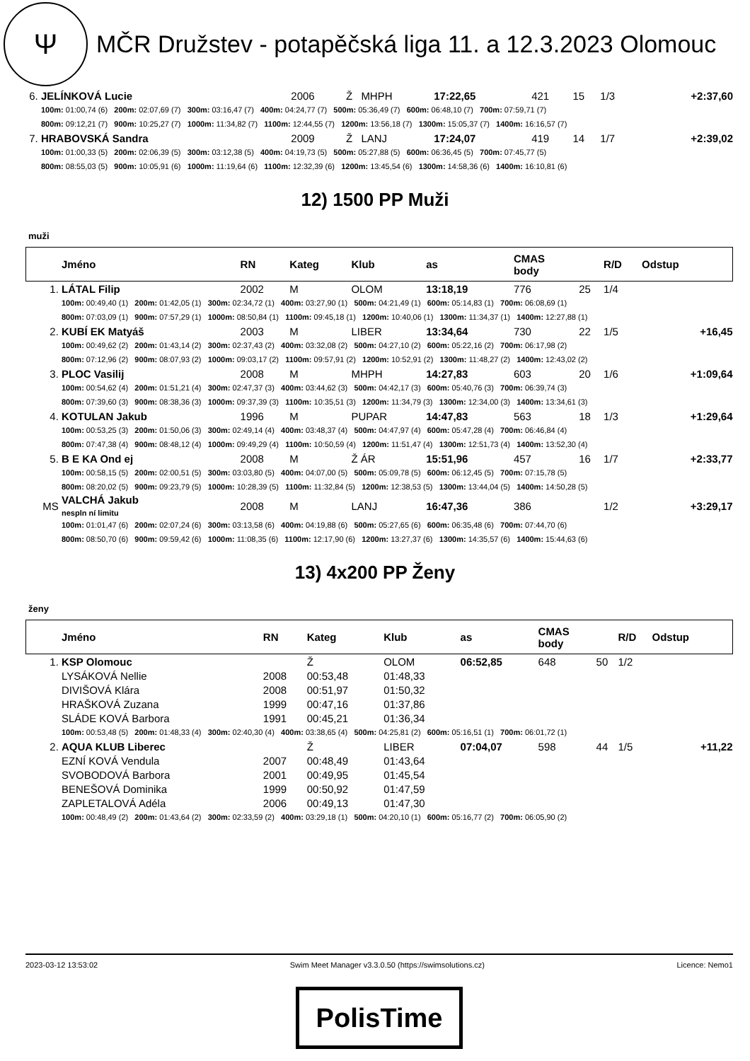Ψ
MČR Družstev - potapěčská liga 11. a 12.3.2023 Olomouc
| 6. | JELÍNKOVÁ Lucie | 2006 | Ž | MHPH | 17:22,65 | 421 | 15 | 1/3 | +2:37,60 |
| | 100m: 01:00,74 (6) 200m: 02:07,69 (7) 300m: 03:16,47 (7) 400m: 04:24,77 (7) 500m: 05:36,49 (7) 600m: 06:48,10 (7) 700m: 07:59,71 (7) | | | | | | | | |
| | 800m: 09:12,21 (7) 900m: 10:25,27 (7) 1000m: 11:34,82 (7) 1100m: 12:44,55 (7) 1200m: 13:56,18 (7) 1300m: 15:05,37 (7) 1400m: 16:16,57 (7) | | | | | | | | |
| 7. | HRABOVSKÁ Sandra | 2009 | Ž | LANJ | 17:24,07 | 419 | 14 | 1/7 | +2:39,02 |
| | 100m: 01:00,33 (5) 200m: 02:06,39 (5) 300m: 03:12,38 (5) 400m: 04:19,73 (5) 500m: 05:27,88 (5) 600m: 06:36,45 (5) 700m: 07:45,77 (5) | | | | | | | | |
| | 800m: 08:55,03 (5) 900m: 10:05,91 (6) 1000m: 11:19,64 (6) 1100m: 12:32,39 (6) 1200m: 13:45,54 (6) 1300m: 14:58,36 (6) 1400m: 16:10,81 (6) | | | | | | | | |
12) 1500 PP Muži
muži
| | Jméno | RN | Kateg | Klub | as | CMAS body | | R/D | Odstup |
| 1. | LÁTAL Filip | 2002 | M | OLOM | 13:18,19 | 776 | 25 | 1/4 | |
| | 100m: 00:49,40 (1) 200m: 01:42,05 (1) 300m: 02:34,72 (1) 400m: 03:27,90 (1) 500m: 04:21,49 (1) 600m: 05:14,83 (1) 700m: 06:08,69 (1) | | | | | | | | |
| | 800m: 07:03,09 (1) 900m: 07:57,29 (1) 1000m: 08:50,84 (1) 1100m: 09:45,18 (1) 1200m: 10:40,06 (1) 1300m: 11:34,37 (1) 1400m: 12:27,88 (1) | | | | | | | | |
| 2. | KUBÍ EK Matyáš | 2003 | M | LIBER | 13:34,64 | 730 | 22 | 1/5 | +16,45 |
| | 100m: 00:49,62 (2) 200m: 01:43,14 (2) 300m: 02:37,43 (2) 400m: 03:32,08 (2) 500m: 04:27,10 (2) 600m: 05:22,16 (2) 700m: 06:17,98 (2) | | | | | | | | |
| | 800m: 07:12,96 (2) 900m: 08:07,93 (2) 1000m: 09:03,17 (2) 1100m: 09:57,91 (2) 1200m: 10:52,91 (2) 1300m: 11:48,27 (2) 1400m: 12:43,02 (2) | | | | | | | | |
| 3. | PLOC Vasilij | 2008 | M | MHPH | 14:27,83 | 603 | 20 | 1/6 | +1:09,64 |
| | 100m: 00:54,62 (4) 200m: 01:51,21 (4) 300m: 02:47,37 (3) 400m: 03:44,62 (3) 500m: 04:42,17 (3) 600m: 05:40,76 (3) 700m: 06:39,74 (3) | | | | | | | | |
| | 800m: 07:39,60 (3) 900m: 08:38,36 (3) 1000m: 09:37,39 (3) 1100m: 10:35,51 (3) 1200m: 11:34,79 (3) 1300m: 12:34,00 (3) 1400m: 13:34,61 (3) | | | | | | | | |
| 4. | KOTULAN Jakub | 1996 | M | PUPAR | 14:47,83 | 563 | 18 | 1/3 | +1:29,64 |
| | 100m: 00:53,25 (3) 200m: 01:50,06 (3) 300m: 02:49,14 (4) 400m: 03:48,37 (4) 500m: 04:47,97 (4) 600m: 05:47,28 (4) 700m: 06:46,84 (4) | | | | | | | | |
| | 800m: 07:47,38 (4) 900m: 08:48,12 (4) 1000m: 09:49,29 (4) 1100m: 10:50,59 (4) 1200m: 11:51,47 (4) 1300m: 12:51,73 (4) 1400m: 13:52,30 (4) | | | | | | | | |
| 5. | B E KA Ond ej | 2008 | M | Ž ÁR | 15:51,96 | 457 | 16 | 1/7 | +2:33,77 |
| | 100m: 00:58,15 (5) 200m: 02:00,51 (5) 300m: 03:03,80 (5) 400m: 04:07,00 (5) 500m: 05:09,78 (5) 600m: 06:12,45 (5) 700m: 07:15,78 (5) | | | | | | | | |
| | 800m: 08:20,02 (5) 900m: 09:23,79 (5) 1000m: 10:28,39 (5) 1100m: 11:32,84 (5) 1200m: 12:38,53 (5) 1300m: 13:44,04 (5) 1400m: 14:50,28 (5) | | | | | | | | |
| MS | VALCHÁ Jakub nespln ní limitu | 2008 | M | LANJ | 16:47,36 | 386 | | 1/2 | +3:29,17 |
| | 100m: 01:01,47 (6) 200m: 02:07,24 (6) 300m: 03:13,58 (6) 400m: 04:19,88 (6) 500m: 05:27,65 (6) 600m: 06:35,48 (6) 700m: 07:44,70 (6) | | | | | | | | |
| | 800m: 08:50,70 (6) 900m: 09:59,42 (6) 1000m: 11:08,35 (6) 1100m: 12:17,90 (6) 1200m: 13:27,37 (6) 1300m: 14:35,57 (6) 1400m: 15:44,63 (6) | | | | | | | | |
13) 4x200 PP Ženy
ženy
| | Jméno | RN | Kateg | Klub | as | CMAS body | | R/D | Odstup |
| 1. | KSP Olomouc | | Ž | OLOM | 06:52,85 | 648 | 50 | 1/2 | |
| | LYSÁKOVÁ Nellie | 2008 | 00:53,48 | 01:48,33 | | | | | |
| | DIVIŠOVÁ Klára | 2008 | 00:51,97 | 01:50,32 | | | | | |
| | HRAŠKOVÁ Zuzana | 1999 | 00:47,16 | 01:37,86 | | | | | |
| | SLÁDE KOVÁ Barbora | 1991 | 00:45,21 | 01:36,34 | | | | | |
| | 100m: 00:53,48 (5) 200m: 01:48,33 (4) 300m: 02:40,30 (4) 400m: 03:38,65 (4) 500m: 04:25,81 (2) 600m: 05:16,51 (1) 700m: 06:01,72 (1) | | | | | | | | |
| 2. | AQUA KLUB Liberec | | Ž | LIBER | 07:04,07 | 598 | 44 | 1/5 | +11,22 |
| | EZNÍ KOVÁ Vendula | 2007 | 00:48,49 | 01:43,64 | | | | | |
| | SVOBODOVÁ Barbora | 2001 | 00:49,95 | 01:45,54 | | | | | |
| | BENEŠOVÁ Dominika | 1999 | 00:50,92 | 01:47,59 | | | | | |
| | ZAPLETALOVÁ Adéla | 2006 | 00:49,13 | 01:47,30 | | | | | |
| | 100m: 00:48,49 (2) 200m: 01:43,64 (2) 300m: 02:33,59 (2) 400m: 03:29,18 (1) 500m: 04:20,10 (1) 600m: 05:16,77 (2) 700m: 06:05,90 (2) | | | | | | | | |
2023-03-12 13:53:02 Swim Meet Manager v3.3.0.50 (https://swimsolutions.cz) Licence: Nemo1
PolisTime